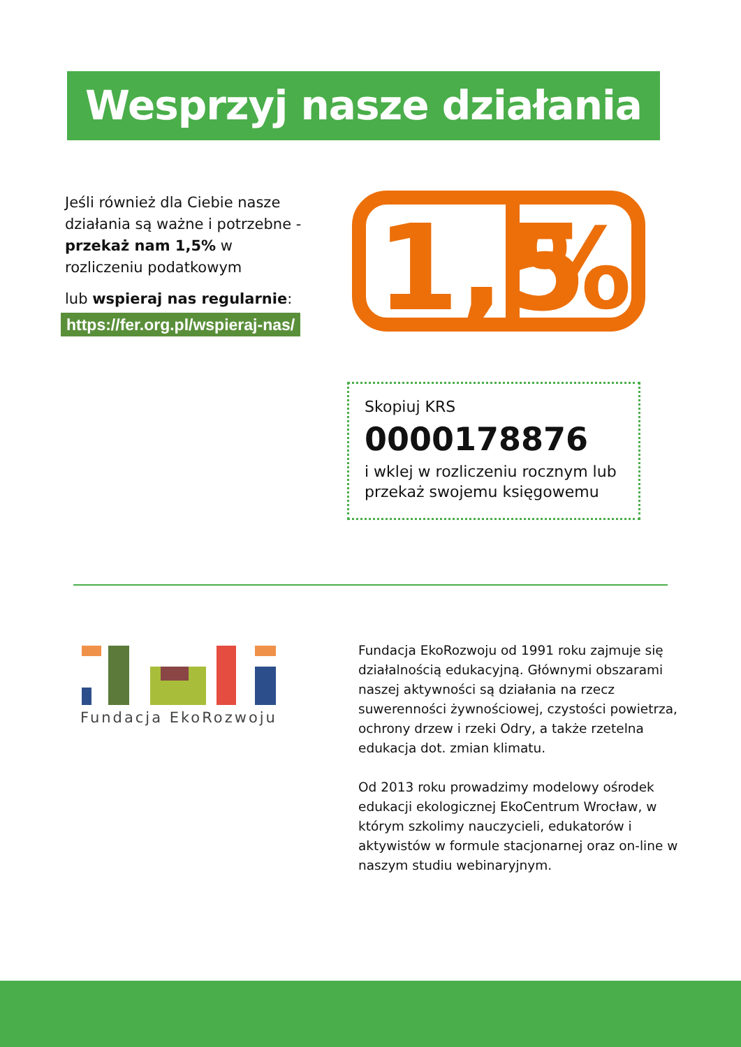Wesprzyj nasze działania
Jeśli również dla Ciebie nasze działania są ważne i potrzebne - przekaż nam 1,5% w rozliczeniu podatkowym
lub wspieraj nas regularnie:
https://fer.org.pl/wspieraj-nas/
1,5
%
Skopiuj KRS
0000178876
i wklej w rozliczeniu rocznym lub przekaż swojemu księgowemu
Fundacja EkoRozwoju
Fundacja EkoRozwoju od 1991 roku zajmuje się działalnością edukacyjną. Głównymi obszarami naszej aktywności są działania na rzecz suwerenności żywnościowej, czystości powietrza, ochrony drzew i rzeki Odry, a także rzetelna edukacja dot. zmian klimatu.
Od 2013 roku prowadzimy modelowy ośrodek edukacji ekologicznej EkoCentrum Wrocław, w którym szkolimy nauczycieli, edukatorów i aktywistów w formule stacjonarnej oraz on-line w naszym studiu webinaryjnym.